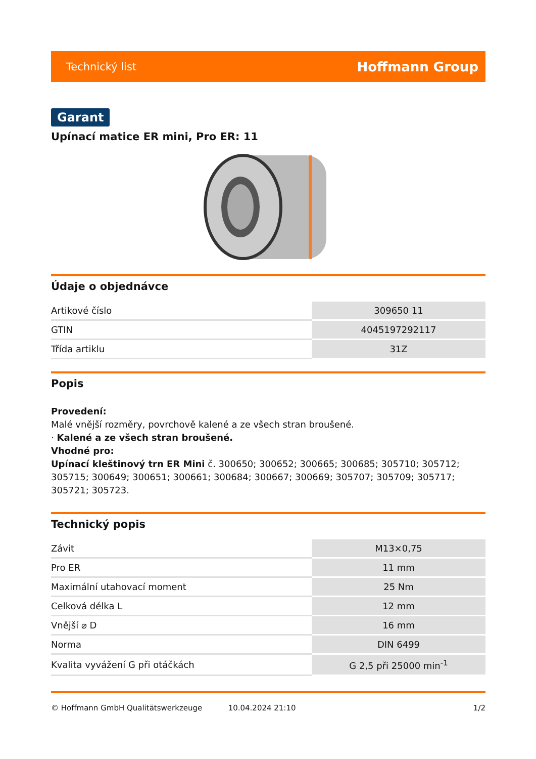Technický list Hoffmann Group
Garant
Upínací matice ER mini, Pro ER: 11
Údaje o objednávce
| Artikové číslo | 309650 11 |
| GTIN | 4045197292117 |
| Třída artiklu | 31Z |
Popis
Provedení:
Malé vnější rozměry, povrchově kalené a ze všech stran broušené.
· Kalené a ze všech stran broušené.
Vhodné pro:
Upínací kleštinový trn ER Mini č. 300650; 300652; 300665; 300685; 305710; 305712; 305715; 300649; 300651; 300661; 300684; 300667; 300669; 305707; 305709; 305717; 305721; 305723.
Technický popis
| Závit | M13×0,75 |
| Pro ER | 11 mm |
| Maximální utahovací moment | 25 Nm |
| Celková délka L | 12 mm |
| Vnější ⌀ D | 16 mm |
| Norma | DIN 6499 |
| Kvalita vyvážení G při otáčkách | G 2,5 při 25000 min<sup>-1</sup> |
© Hoffmann GmbH Qualitätswerkzeuge 10.04.2024 21:10 1/2